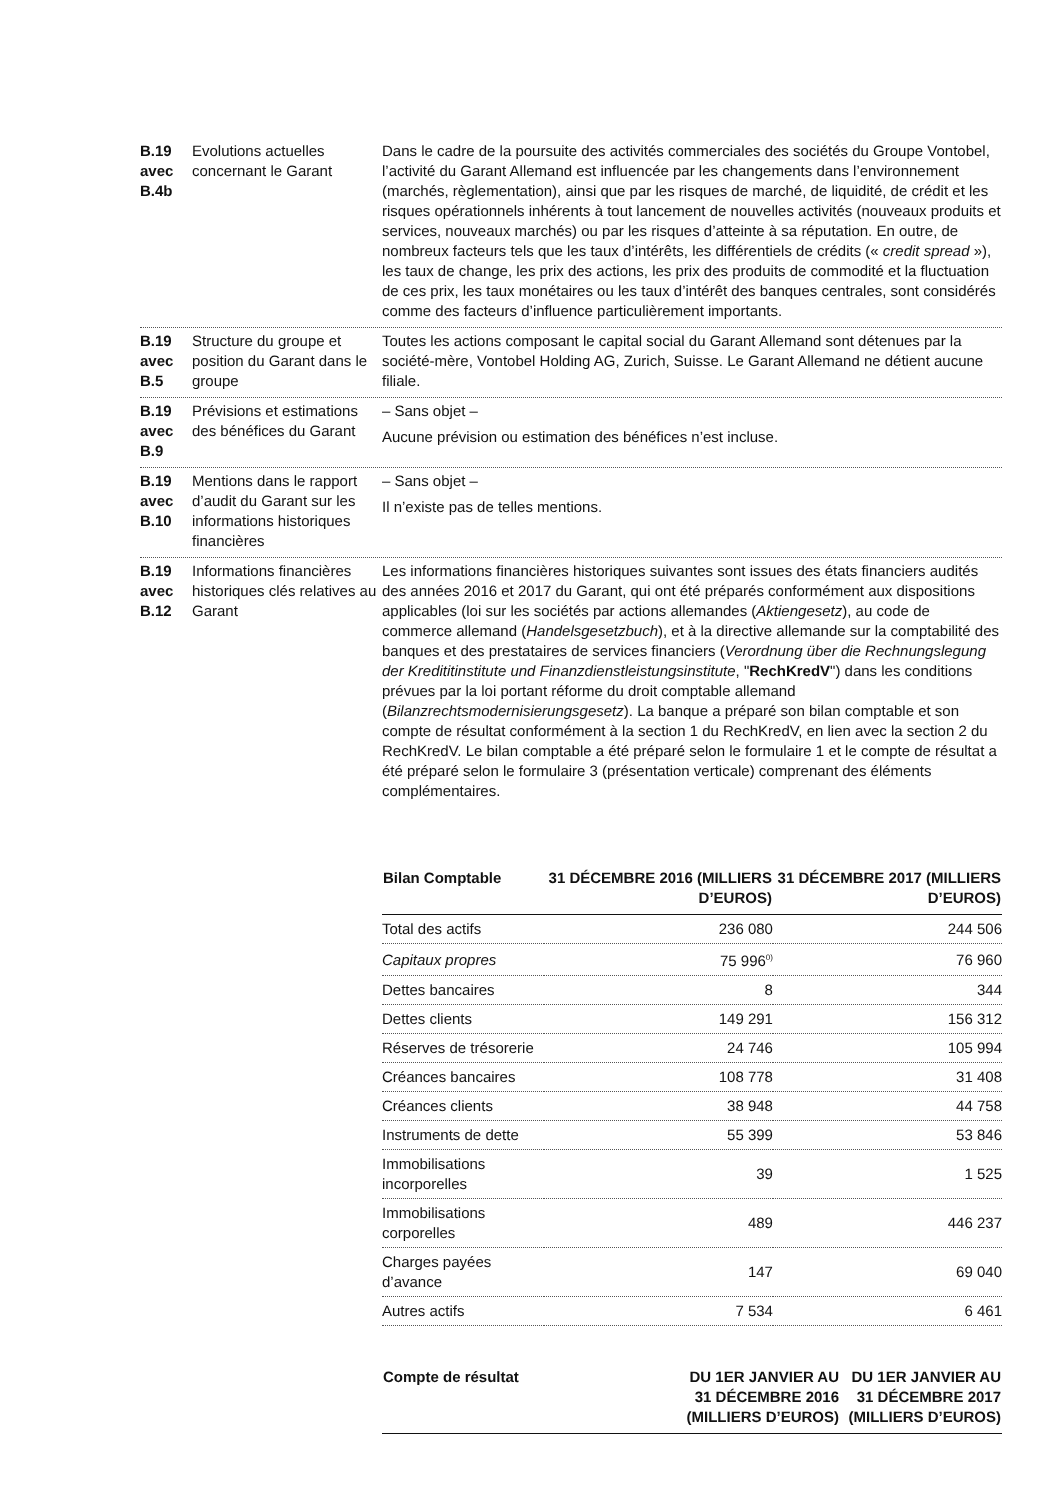B.19
avec
B.4b
Evolutions actuelles concernant le Garant
Dans le cadre de la poursuite des activités commerciales des sociétés du Groupe Vontobel, l’activité du Garant Allemand est influencée par les changements dans l’environnement (marchés, règlementation), ainsi que par les risques de marché, de liquidité, de crédit et les risques opérationnels inhérents à tout lancement de nouvelles activités (nouveaux produits et services, nouveaux marchés) ou par les risques d’atteinte à sa réputation. En outre, de nombreux facteurs tels que les taux d’intérêts, les différentiels de crédits (« credit spread »), les taux de change, les prix des actions, les prix des produits de commodité et la fluctuation de ces prix, les taux monétaires ou les taux d’intérêt des banques centrales, sont considérés comme des facteurs d’influence particulièrement importants.
B.19
avec
B.5
Structure du groupe et position du Garant dans le groupe
Toutes les actions composant le capital social du Garant Allemand sont détenues par la société-mère, Vontobel Holding AG, Zurich, Suisse. Le Garant Allemand ne détient aucune filiale.
B.19
avec
B.9
Prévisions et estimations des bénéfices du Garant
– Sans objet –
Aucune prévision ou estimation des bénéfices n’est incluse.
B.19
avec
B.10
Mentions dans le rapport d’audit du Garant sur les informations historiques financières
– Sans objet –
Il n’existe pas de telles mentions.
B.19
avec
B.12
Informations financières historiques clés relatives au Garant
Les informations financières historiques suivantes sont issues des états financiers audités des années 2016 et 2017 du Garant, qui ont été préparés conformément aux dispositions applicables (loi sur les sociétés par actions allemandes (Aktiengesetz), au code de commerce allemand (Handelsgesetzbuch), et à la directive allemande sur la comptabilité des banques et des prestataires de services financiers (Verordnung über die Rechnungslegung der Kredititinstitute und Finanzdienstleistungsinstitute, "RechKredV") dans les conditions prévues par la loi portant réforme du droit comptable allemand (Bilanzrechtsmodernisierungsgesetz). La banque a préparé son bilan comptable et son compte de résultat conformément à la section 1 du RechKredV, en lien avec la section 2 du RechKredV. Le bilan comptable a été préparé selon le formulaire 1 et le compte de résultat a été préparé selon le formulaire 3 (présentation verticale) comprenant des éléments complémentaires.
| Bilan Comptable | 31 DÉCEMBRE 2016 (MILLIERS D’EUROS) | 31 DÉCEMBRE 2017 (MILLIERS D’EUROS) |
| --- | --- | --- |
| Total des actifs | 236 080 | 244 506 |
| Capitaux propres | 75 996<sup>0)</sup> | 76 960 |
| Dettes bancaires | 8 | 344 |
| Dettes clients | 149 291 | 156 312 |
| Réserves de trésorerie | 24 746 | 105 994 |
| Créances bancaires | 108 778 | 31 408 |
| Créances clients | 38 948 | 44 758 |
| Instruments de dette | 55 399 | 53 846 |
| Immobilisations incorporelles | 39 | 1 525 |
| Immobilisations corporelles | 489 | 446 237 |
| Charges payées d’avance | 147 | 69 040 |
| Autres actifs | 7 534 | 6 461 |
| Compte de résultat | DU 1ER JANVIER AU 31 DÉCEMBRE 2016 (MILLIERS D’EUROS) | DU 1ER JANVIER AU 31 DÉCEMBRE 2017 (MILLIERS D’EUROS) |
| --- | --- | --- |